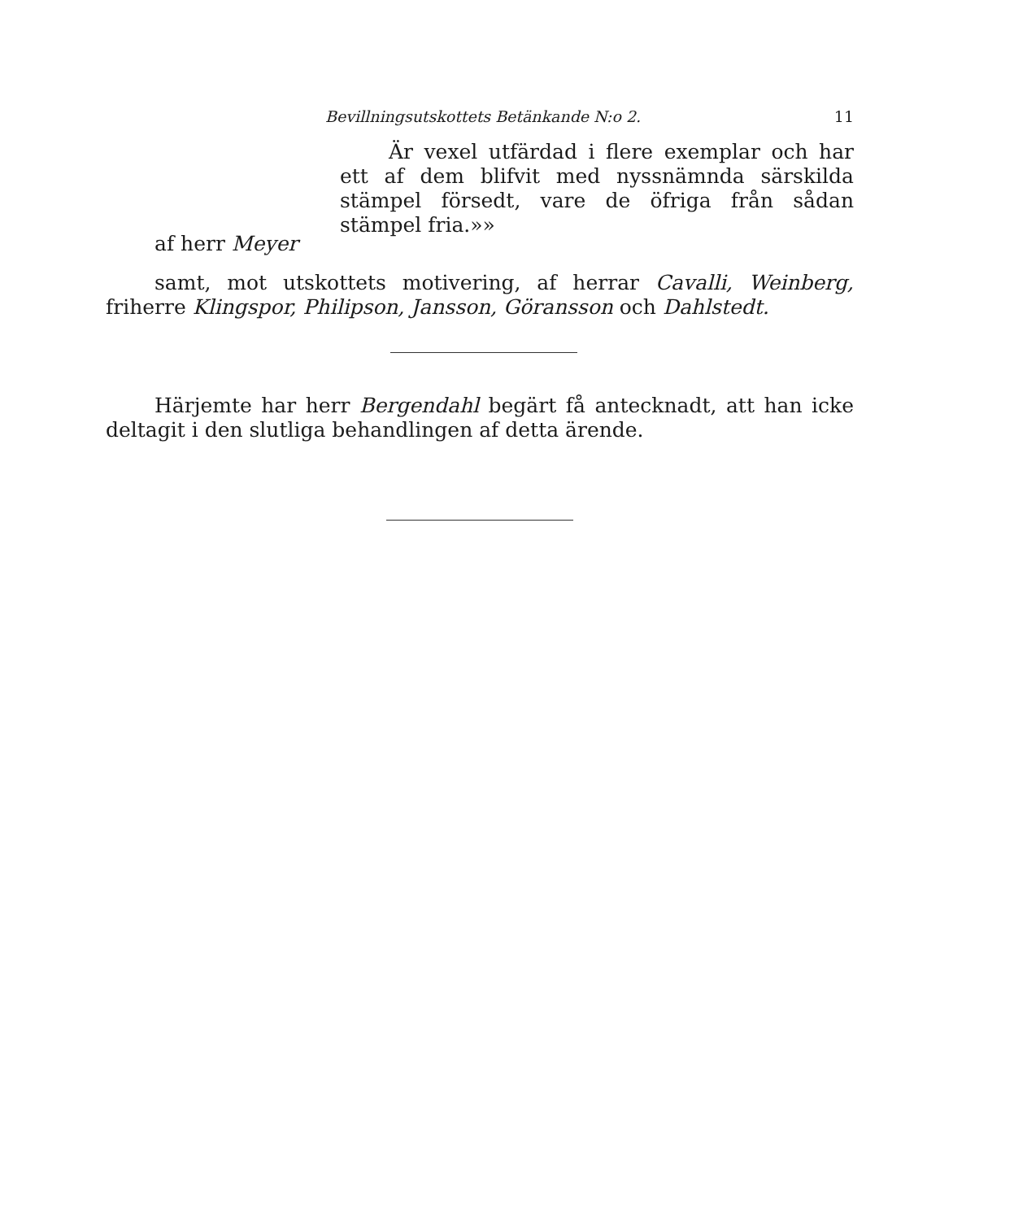Bevillningsutskottets Betänkande N:o 2. 11
Är vexel utfärdad i flere exemplar och har ett af dem blifvit med nyssnämnda särskilda stämpel försedt, vare de öfriga från sådan stämpel fria.»»
af herr Meyer
samt, mot utskottets motivering, af herrar Cavalli, Weinberg, friherre Klingspor, Philipson, Jansson, Göransson och Dahlstedt.
Härjemte har herr Bergendahl begärt få antecknadt, att han icke deltagit i den slutliga behandlingen af detta ärende.